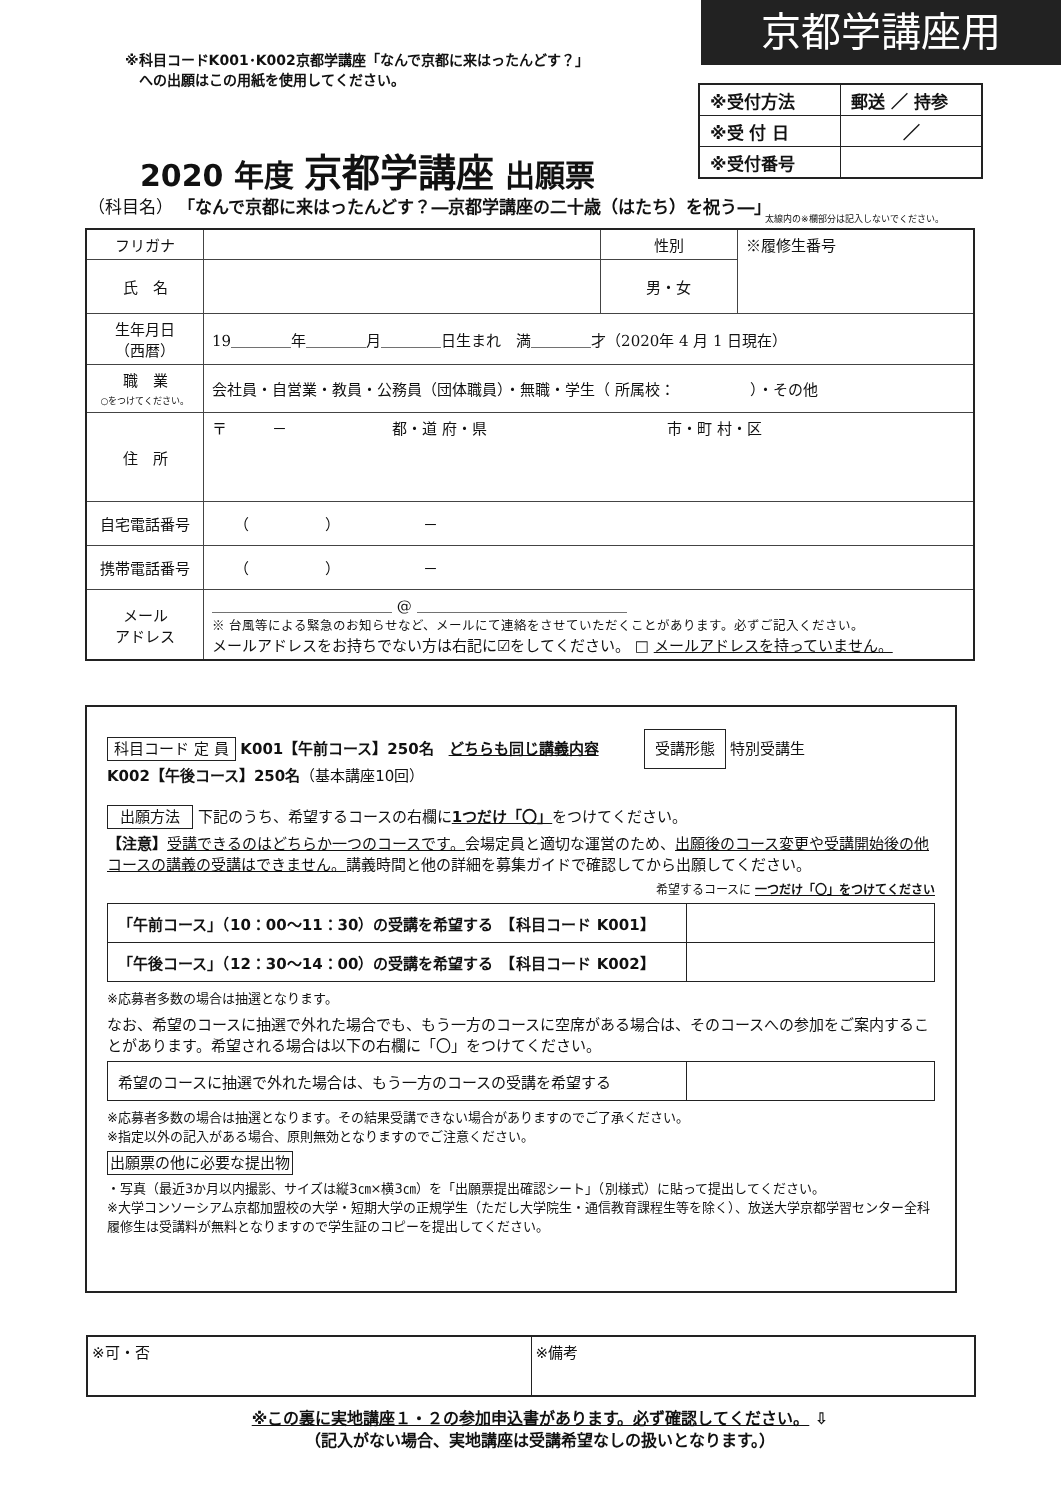京都学講座用
※科目コードK001･K002京都学講座「なんで京都に来はったんどす？」
　への出願はこの用紙を使用してください。
| ※受付方法 | 郵送 ／ 持参 |
| ※受 付 日 | ／ |
| ※受付番号 | |
2020 年度 京都学講座 出願票
（科目名） 「なんで京都に来はったんどす？―京都学講座の二十歳（はたち）を祝う―」
太線内の※欄部分は記入しないでください。
| フリガナ | | 性別 | ※履修生番号 |
| 氏 名 | | 男・女 | |
| 生年月日 （西暦） | 19＿＿＿＿年＿＿＿＿月＿＿＿＿日生まれ 満＿＿＿＿才（2020年 4 月 1 日現在） | | |
| 職 業 ○をつけてください。 | 会社員・自営業・教員・公務員（団体職員）・無職・学生（ 所属校： ）・その他 | | |
| 住 所 | 〒 － 都・道 府・県 市・町 村・区 | | |
| 自宅電話番号 | （ ） － | | |
| 携帯電話番号 | （ ） － | | |
| メール アドレス | ＿＿＿＿＿＿＿＿＿＿＿＿ @ ＿＿＿＿＿＿＿＿＿＿＿＿＿＿ ※ 台風等による緊急のお知らせなど、メールにて連絡をさせていただくことがあります。必ずご記入ください。 メールアドレスをお持ちでない方は右記に☑をしてください。 □ メールアドレスを持っていません。 | | |
科目コード 定 員 K001【午前コース】250名　どちらも同じ講義内容　　　受講形態 特別受講生
K002【午後コース】250名（基本講座10回）
出願方法 下記のうち、希望するコースの右欄に1つだけ「〇」をつけてください。
【注意】受講できるのはどちらか一つのコースです。会場定員と適切な運営のため、出願後のコース変更や受講開始後の他コースの講義の受講はできません。講義時間と他の詳細を募集ガイドで確認してから出願してください。
希望するコースに 一つだけ「〇」をつけてください
| 「午前コース」（10：00～11：30）の受講を希望する 【科目コード K001】 | |
| 「午後コース」（12：30～14：00）の受講を希望する 【科目コード K002】 | |
※応募者多数の場合は抽選となります。
なお、希望のコースに抽選で外れた場合でも、もう一方のコースに空席がある場合は、そのコースへの参加をご案内することがあります。希望される場合は以下の右欄に「〇」をつけてください。
| 希望のコースに抽選で外れた場合は、もう一方のコースの受講を希望する | |
※応募者多数の場合は抽選となります。その結果受講できない場合がありますのでご了承ください。
※指定以外の記入がある場合、原則無効となりますのでご注意ください。
出願票の他に必要な提出物
・写真（最近3か月以内撮影、サイズは縦3㎝×横3㎝）を「出願票提出確認シート」（別様式）に貼って提出してください。
※大学コンソーシアム京都加盟校の大学・短期大学の正規学生（ただし大学院生・通信教育課程生等を除く）、放送大学京都学習センター全科履修生は受講料が無料となりますので学生証のコピーを提出してください。
| ※可・否 | ※備考 |
※この裏に実地講座１・２の参加申込書があります。必ず確認してください。 ⇩
（記入がない場合、実地講座は受講希望なしの扱いとなります。）